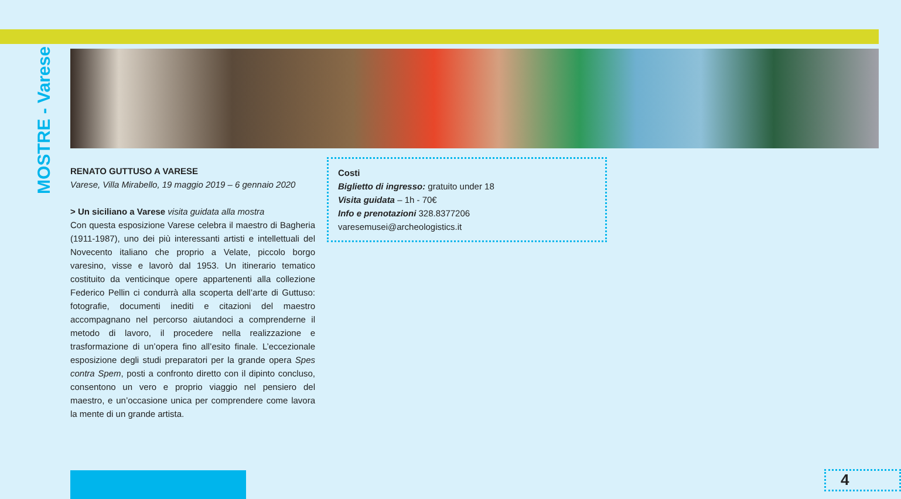MOSTRE - Varese
RENATO GUTTUSO A VARESE
Varese, Villa Mirabello, 19 maggio 2019 – 6 gennaio 2020
> Un siciliano a Varese visita guidata alla mostra
Con questa esposizione Varese celebra il maestro di Bagheria (1911-1987), uno dei più interessanti artisti e intellettuali del Novecento italiano che proprio a Velate, piccolo borgo varesino, visse e lavorò dal 1953. Un itinerario tematico costituito da venticinque opere appartenenti alla collezione Federico Pellin ci condurrà alla scoperta dell’arte di Guttuso: fotografie, documenti inediti e citazioni del maestro accompagnano nel percorso aiutandoci a comprenderne il metodo di lavoro, il procedere nella realizzazione e trasformazione di un’opera fino all’esito finale. L’eccezionale esposizione degli studi preparatori per la grande opera Spes contra Spem, posti a confronto diretto con il dipinto concluso, consentono un vero e proprio viaggio nel pensiero del maestro, e un’occasione unica per comprendere come lavora la mente di un grande artista.
Costi
Biglietto di ingresso: gratuito under 18
Visita guidata – 1h - 70€
Info e prenotazioni 328.8377206
varesemusei@archeologistics.it
4